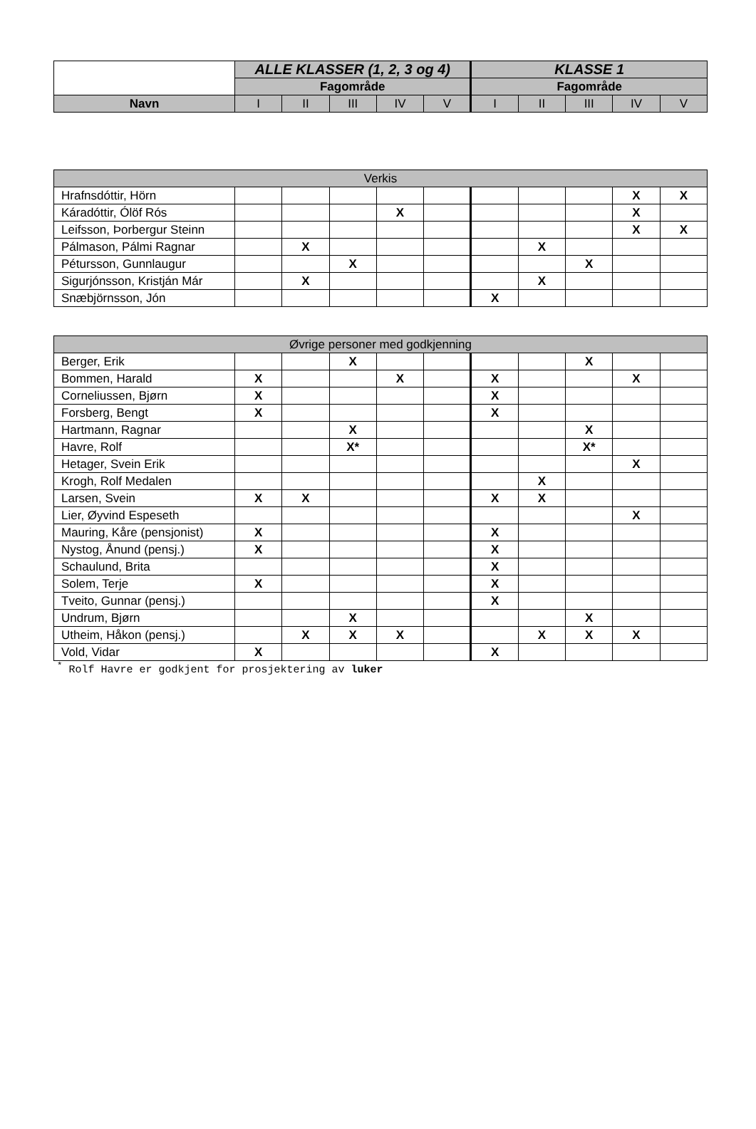| | ALLE KLASSER (1, 2, 3 og 4) | | | | | KLASSE 1 | | | | |
| --- | --- | --- | --- | --- | --- | --- | --- | --- | --- | --- |
| | Fagområde | | | | | Fagområde | | | | |
| Navn | I | II | III | IV | V | I | II | III | IV | V |
| Verkis | | | | | | | | | | |
| Hrafnsdóttir, Hörn | | | | | | | | | X | X |
| Káradóttir, Ólöf Rós | | | | X | | | | | X | |
| Leifsson, Þorbergur Steinn | | | | | | | | | X | X |
| Pálmason, Pálmi Ragnar | | X | | | | | X | | | |
| Pétursson, Gunnlaugur | | | X | | | | | X | | |
| Sigurjónsson, Kristján Már | | X | | | | | X | | | |
| Snæbjörnsson, Jón | | | | | | X | | | | |
| Øvrige personer med godkjenning | | | | | | | | | | |
| Berger, Erik | | | X | | | | | X | | |
| Bommen, Harald | X | | | X | | X | | | X | |
| Corneliussen, Bjørn | X | | | | | X | | | | |
| Forsberg, Bengt | X | | | | | X | | | | |
| Hartmann, Ragnar | | | X | | | | | X | | |
| Havre, Rolf | | | X* | | | | | X* | | |
| Hetager, Svein Erik | | | | | | | | | X | |
| Krogh, Rolf Medalen | | | | | | | X | | | |
| Larsen, Svein | X | X | | | | X | X | | | |
| Lier, Øyvind Espeseth | | | | | | | | | X | |
| Mauring, Kåre (pensjonist) | X | | | | | X | | | | |
| Nystog, Ånund (pensj.) | X | | | | | X | | | | |
| Schaulund, Brita | | | | | | X | | | | |
| Solem, Terje | X | | | | | X | | | | |
| Tveito, Gunnar (pensj.) | | | | | | X | | | | |
| Undrum, Bjørn | | | X | | | | | X | | |
| Utheim, Håkon (pensj.) | | X | X | X | | | X | X | X | |
| Vold, Vidar | X | | | | | X | | | | |
<sup>*</sup> Rolf Havre er godkjent for prosjektering av luker